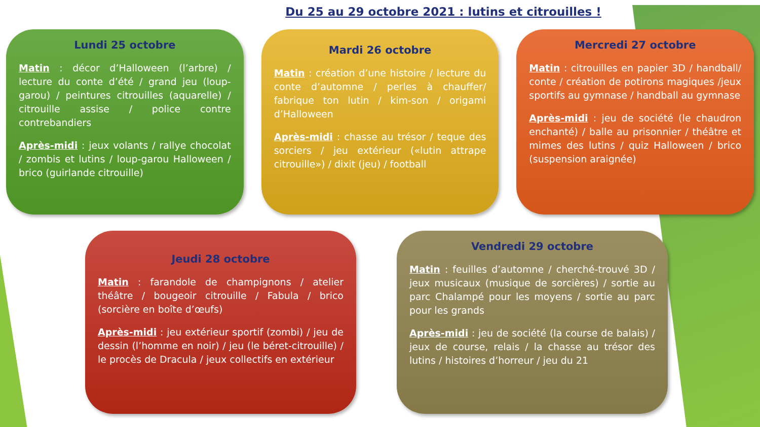Du 25 au 29 octobre 2021 : lutins et citrouilles !
Lundi 25 octobre
Matin : décor d’Halloween (l’arbre) / lecture du conte d’été / grand jeu (loup-garou) / peintures citrouilles (aquarelle) / citrouille assise / police contre contrebandiers
Après-midi : jeux volants / rallye chocolat / zombis et lutins / loup-garou Halloween / brico (guirlande citrouille)
Mardi 26 octobre
Matin : création d’une histoire / lecture du conte d’automne / perles à chauffer/ fabrique ton lutin / kim-son / origami d’Halloween
Après-midi : chasse au trésor / teque des sorciers / jeu extérieur («lutin attrape citrouille») / dixit (jeu) / football
Mercredi 27 octobre
Matin : citrouilles en papier 3D / handball/ conte / création de potirons magiques /jeux sportifs au gymnase / handball au gymnase
Après-midi : jeu de société (le chaudron enchanté) / balle au prisonnier / théâtre et mimes des lutins / quiz Halloween / brico (suspension araignée)
Jeudi 28 octobre
Matin : farandole de champignons / atelier théâtre / bougeoir citrouille / Fabula / brico (sorcière en boîte d’œufs)
Après-midi : jeu extérieur sportif (zombi) / jeu de dessin (l’homme en noir) / jeu (le béret-citrouille) / le procès de Dracula / jeux collectifs en extérieur
Vendredi 29 octobre
Matin : feuilles d’automne / cherché-trouvé 3D / jeux musicaux (musique de sorcières) / sortie au parc Chalampé pour les moyens / sortie au parc pour les grands
Après-midi : jeu de société (la course de balais) / jeux de course, relais / la chasse au trésor des lutins / histoires d’horreur / jeu du 21